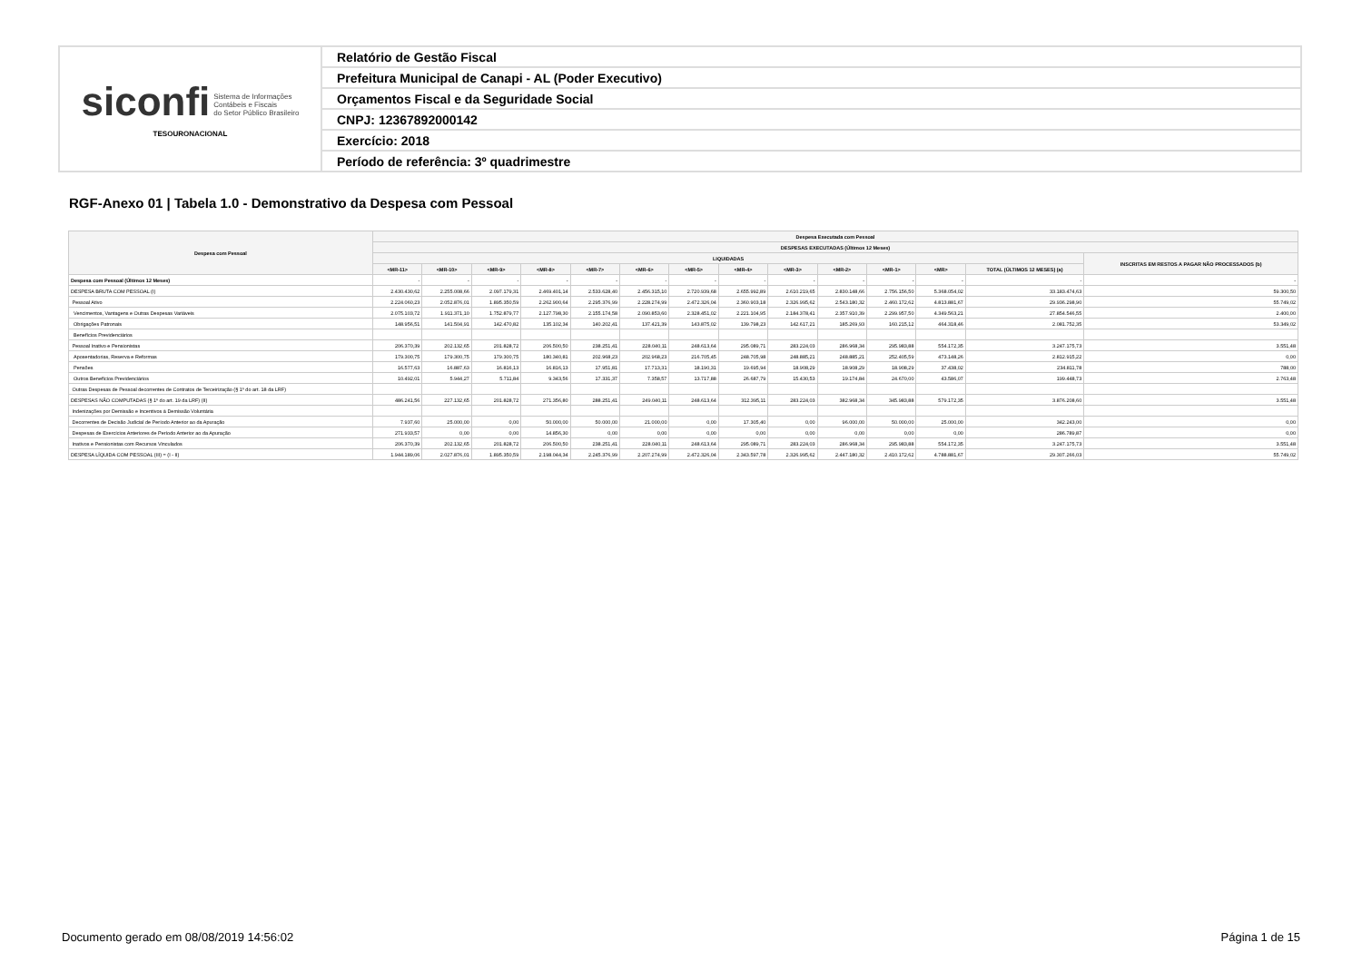| siconfi Sistema de Informações Contábeis e Fiscais do Setor Público Brasileiro TESOURONACIONAL | Relatório de Gestão Fiscal |
| | Prefeitura Municipal de Canapi - AL (Poder Executivo) |
| | Orçamentos Fiscal e da Seguridade Social |
| | CNPJ: 12367892000142 |
| | Exercício: 2018 |
| | Período de referência: 3º quadrimestre |
RGF-Anexo 01 | Tabela 1.0 - Demonstrativo da Despesa com Pessoal
| Despesa com Pessoal | Despesa Executada com Pessoal | | | | | | | | | | | | | |
| --- | --- | --- | --- | --- | --- | --- | --- | --- | --- | --- | --- | --- | --- | --- |
| | DESPESAS EXECUTADAS (Últimos 12 Meses) | | | | | | | | | | | | | |
| | LIQUIDADAS | | | | | | | | | | | | | INSCRITAS EM RESTOS A PAGAR NÃO PROCESSADOS (b) |
| | <MR-11> | <MR-10> | <MR-9> | <MR-8> | <MR-7> | <MR-6> | <MR-5> | <MR-4> | <MR-3> | <MR-2> | <MR-1> | <MR> | TOTAL (ÚLTIMOS 12 MESES) (a) | |
| Despesa com Pessoal (Últimos 12 Meses) | - | - | - | - | - | - | - | - | - | - | - | - | - | - |
| DESPESA BRUTA COM PESSOAL (I) | 2.430.430,62 | 2.255.008,66 | 2.097.179,31 | 2.469.401,14 | 2.533.628,40 | 2.456.315,10 | 2.720.939,68 | 2.655.992,89 | 2.610.219,65 | 2.830.148,66 | 2.756.156,50 | 5.368.054,02 | 33.183.474,63 | 59.300,50 |
| Pessoal Ativo | 2.224.060,23 | 2.052.876,01 | 1.895.350,59 | 2.262.900,64 | 2.295.376,99 | 2.228.274,99 | 2.472.326,04 | 2.360.903,18 | 2.326.995,62 | 2.543.180,32 | 2.460.172,62 | 4.813.881,67 | 29.936.298,90 | 55.749,02 |
| Vencimentos, Vantagens e Outras Despesas Variáveis | 2.075.103,72 | 1.911.371,10 | 1.752.879,77 | 2.127.798,30 | 2.155.174,58 | 2.090.853,60 | 2.328.451,02 | 2.221.104,95 | 2.184.378,41 | 2.357.910,39 | 2.299.957,50 | 4.349.563,21 | 27.854.546,55 | 2.400,00 |
| Obrigações Patronais | 148.956,51 | 141.504,91 | 142.470,82 | 135.102,34 | 140.202,41 | 137.421,39 | 143.875,02 | 139.798,23 | 142.617,21 | 185.269,93 | 160.215,12 | 464.318,46 | 2.081.752,35 | 53.349,02 |
| Benefícios Previdenciários | | | | | | | | | | | | | | |
| Pessoal Inativo e Pensionistas | 206.370,39 | 202.132,65 | 201.828,72 | 206.500,50 | 238.251,41 | 228.040,11 | 248.613,64 | 295.089,71 | 283.224,03 | 286.968,34 | 295.983,88 | 554.172,35 | 3.247.175,73 | 3.551,48 |
| Aposentadorias, Reserva e Reformas | 179.300,75 | 179.300,75 | 179.300,75 | 180.340,81 | 202.968,23 | 202.968,23 | 216.705,45 | 248.705,98 | 248.885,21 | 248.885,21 | 252.405,59 | 473.148,26 | 2.812.915,22 | 0,00 |
| Pensões | 16.577,63 | 16.887,63 | 16.816,13 | 16.816,13 | 17.951,81 | 17.713,31 | 18.190,31 | 19.695,94 | 18.908,29 | 18.908,29 | 18.908,29 | 37.438,02 | 234.811,78 | 788,00 |
| Outros Benefícios Previdenciários | 10.492,01 | 5.944,27 | 5.711,84 | 9.343,56 | 17.331,37 | 7.358,57 | 13.717,88 | 26.687,79 | 15.430,53 | 19.174,84 | 24.670,00 | 43.586,07 | 199.448,73 | 2.763,48 |
| Outras Despesas de Pessoal decorrentes de Contratos de Terceirização (§ 1º do art. 18 da LRF) | | | | | | | | | | | | | | |
| DESPESAS NÃO COMPUTADAS (§ 1º do art. 19 da LRF) (II) | 486.241,56 | 227.132,65 | 201.828,72 | 271.356,80 | 288.251,41 | 249.040,11 | 248.613,64 | 312.395,11 | 283.224,03 | 382.968,34 | 345.983,88 | 579.172,35 | 3.876.208,60 | 3.551,48 |
| Indenizações por Demissão e Incentivos à Demissão Voluntária | | | | | | | | | | | | | | |
| Decorrentes de Decisão Judicial de Período Anterior ao da Apuração | 7.937,60 | 25.000,00 | 0,00 | 50.000,00 | 50.000,00 | 21.000,00 | 0,00 | 17.305,40 | 0,00 | 96.000,00 | 50.000,00 | 25.000,00 | 342.243,00 | 0,00 |
| Despesas de Exercícios Anteriores de Período Anterior ao da Apuração | 271.933,57 | 0,00 | 0,00 | 14.856,30 | 0,00 | 0,00 | 0,00 | 0,00 | 0,00 | 0,00 | 0,00 | 0,00 | 286.789,87 | 0,00 |
| Inativos e Pensionistas com Recursos Vinculados | 206.370,39 | 202.132,65 | 201.828,72 | 206.500,50 | 238.251,41 | 228.040,11 | 248.613,64 | 295.089,71 | 283.224,03 | 286.968,34 | 295.983,88 | 554.172,35 | 3.247.175,73 | 3.551,48 |
| DESPESA LÍQUIDA COM PESSOAL (III) = (I - II) | 1.944.189,06 | 2.027.876,01 | 1.895.350,59 | 2.198.044,34 | 2.245.376,99 | 2.207.274,99 | 2.472.326,04 | 2.343.597,78 | 2.326.995,62 | 2.447.180,32 | 2.410.172,62 | 4.788.881,67 | 29.307.266,03 | 55.749,02 |
Documento gerado em 08/08/2019 14:56:02 Página 1 de 15